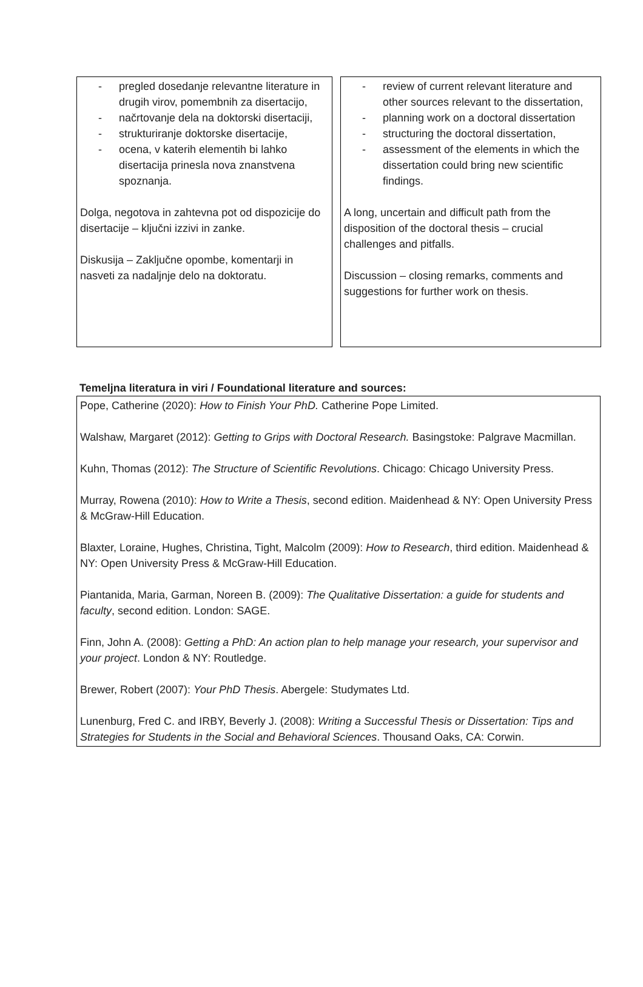- pregled dosedanje relevantne literature in drugih virov, pomembnih za disertacijo,
- načrtovanje dela na doktorski disertaciji,
- strukturiranje doktorske disertacije,
- ocena, v katerih elementih bi lahko disertacija prinesla nova znanstvena spoznanja.
Dolga, negotova in zahtevna pot od dispozicije do disertacije – ključni izzivi in zanke.
Diskusija – Zaključne opombe, komentarji in nasveti za nadaljnje delo na doktoratu.
- review of current relevant literature and other sources relevant to the dissertation,
- planning work on a doctoral dissertation
- structuring the doctoral dissertation,
- assessment of the elements in which the dissertation could bring new scientific findings.
A long, uncertain and difficult path from the disposition of the doctoral thesis – crucial challenges and pitfalls.
Discussion – closing remarks, comments and suggestions for further work on thesis.
Temeljna literatura in viri / Foundational literature and sources:
Pope, Catherine (2020): How to Finish Your PhD. Catherine Pope Limited.
Walshaw, Margaret (2012): Getting to Grips with Doctoral Research. Basingstoke: Palgrave Macmillan.
Kuhn, Thomas (2012): The Structure of Scientific Revolutions. Chicago: Chicago University Press.
Murray, Rowena (2010): How to Write a Thesis, second edition. Maidenhead & NY: Open University Press & McGraw-Hill Education.
Blaxter, Loraine, Hughes, Christina, Tight, Malcolm (2009): How to Research, third edition. Maidenhead & NY: Open University Press & McGraw-Hill Education.
Piantanida, Maria, Garman, Noreen B. (2009): The Qualitative Dissertation: a guide for students and faculty, second edition. London: SAGE.
Finn, John A. (2008): Getting a PhD: An action plan to help manage your research, your supervisor and your project. London & NY: Routledge.
Brewer, Robert (2007): Your PhD Thesis. Abergele: Studymates Ltd.
Lunenburg, Fred C. and IRBY, Beverly J. (2008): Writing a Successful Thesis or Dissertation: Tips and Strategies for Students in the Social and Behavioral Sciences. Thousand Oaks, CA: Corwin.